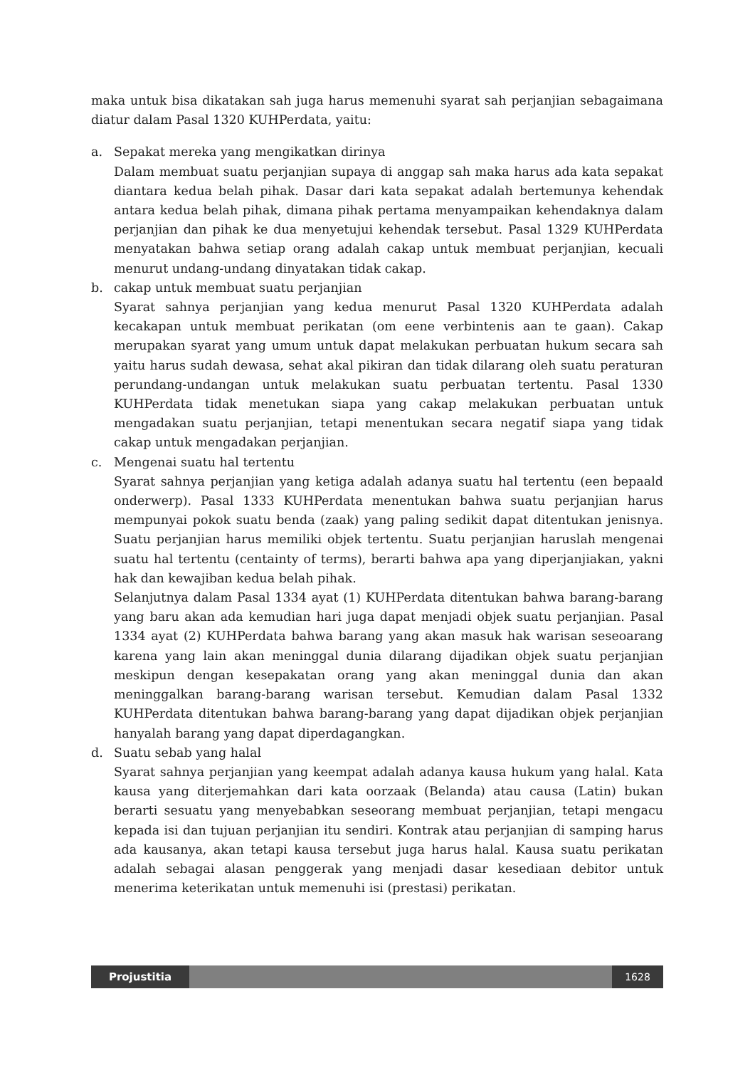maka untuk bisa dikatakan sah juga harus memenuhi syarat sah perjanjian sebagaimana diatur dalam Pasal 1320 KUHPerdata, yaitu:
a. Sepakat mereka yang mengikatkan dirinya
Dalam membuat suatu perjanjian supaya di anggap sah maka harus ada kata sepakat diantara kedua belah pihak. Dasar dari kata sepakat adalah bertemunya kehendak antara kedua belah pihak, dimana pihak pertama menyampaikan kehendaknya dalam perjanjian dan pihak ke dua menyetujui kehendak tersebut. Pasal 1329 KUHPerdata menyatakan bahwa setiap orang adalah cakap untuk membuat perjanjian, kecuali menurut undang-undang dinyatakan tidak cakap.
b. cakap untuk membuat suatu perjanjian
Syarat sahnya perjanjian yang kedua menurut Pasal 1320 KUHPerdata adalah kecakapan untuk membuat perikatan (om eene verbintenis aan te gaan). Cakap merupakan syarat yang umum untuk dapat melakukan perbuatan hukum secara sah yaitu harus sudah dewasa, sehat akal pikiran dan tidak dilarang oleh suatu peraturan perundang-undangan untuk melakukan suatu perbuatan tertentu. Pasal 1330 KUHPerdata tidak menetukan siapa yang cakap melakukan perbuatan untuk mengadakan suatu perjanjian, tetapi menentukan secara negatif siapa yang tidak cakap untuk mengadakan perjanjian.
c. Mengenai suatu hal tertentu
Syarat sahnya perjanjian yang ketiga adalah adanya suatu hal tertentu (een bepaald onderwerp). Pasal 1333 KUHPerdata menentukan bahwa suatu perjanjian harus mempunyai pokok suatu benda (zaak) yang paling sedikit dapat ditentukan jenisnya. Suatu perjanjian harus memiliki objek tertentu. Suatu perjanjian haruslah mengenai suatu hal tertentu (centainty of terms), berarti bahwa apa yang diperjanjiakan, yakni hak dan kewajiban kedua belah pihak.
Selanjutnya dalam Pasal 1334 ayat (1) KUHPerdata ditentukan bahwa barang-barang yang baru akan ada kemudian hari juga dapat menjadi objek suatu perjanjian. Pasal 1334 ayat (2) KUHPerdata bahwa barang yang akan masuk hak warisan seseoarang karena yang lain akan meninggal dunia dilarang dijadikan objek suatu perjanjian meskipun dengan kesepakatan orang yang akan meninggal dunia dan akan meninggalkan barang-barang warisan tersebut. Kemudian dalam Pasal 1332 KUHPerdata ditentukan bahwa barang-barang yang dapat dijadikan objek perjanjian hanyalah barang yang dapat diperdagangkan.
d. Suatu sebab yang halal
Syarat sahnya perjanjian yang keempat adalah adanya kausa hukum yang halal. Kata kausa yang diterjemahkan dari kata oorzaak (Belanda) atau causa (Latin) bukan berarti sesuatu yang menyebabkan seseorang membuat perjanjian, tetapi mengacu kepada isi dan tujuan perjanjian itu sendiri. Kontrak atau perjanjian di samping harus ada kausanya, akan tetapi kausa tersebut juga harus halal. Kausa suatu perikatan adalah sebagai alasan penggerak yang menjadi dasar kesediaan debitor untuk menerima keterikatan untuk memenuhi isi (prestasi) perikatan.
Projustitia 1628